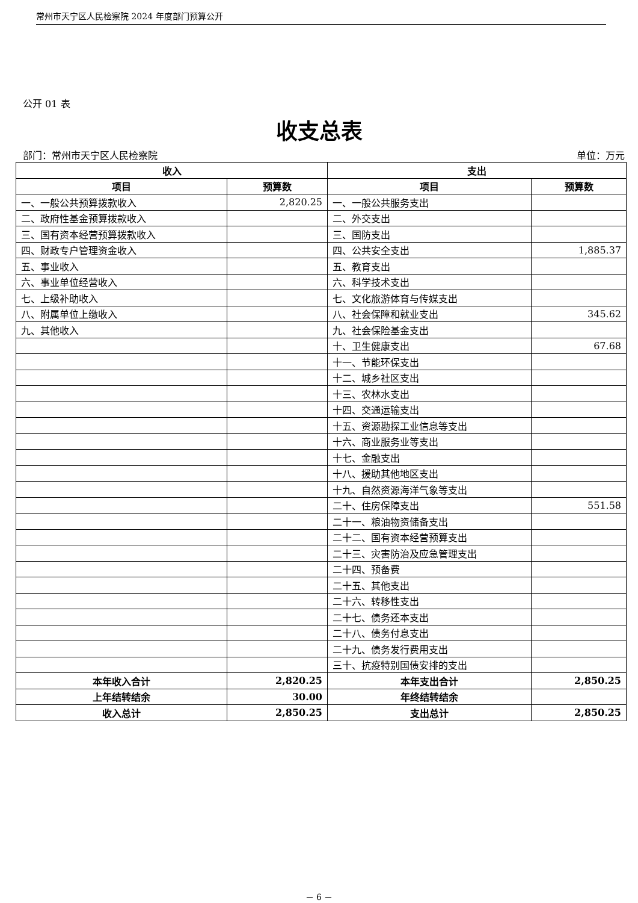常州市天宁区人民检察院 2024 年度部门预算公开
公开 01 表
收支总表
部门：常州市天宁区人民检察院 单位：万元
| 收入 | | 支出 | |
| --- | --- | --- | --- |
| 项目 | 预算数 | 项目 | 预算数 |
| 一、一般公共预算拨款收入 | 2,820.25 | 一、一般公共服务支出 | |
| 二、政府性基金预算拨款收入 | | 二、外交支出 | |
| 三、国有资本经营预算拨款收入 | | 三、国防支出 | |
| 四、财政专户管理资金收入 | | 四、公共安全支出 | 1,885.37 |
| 五、事业收入 | | 五、教育支出 | |
| 六、事业单位经营收入 | | 六、科学技术支出 | |
| 七、上级补助收入 | | 七、文化旅游体育与传媒支出 | |
| 八、附属单位上缴收入 | | 八、社会保障和就业支出 | 345.62 |
| 九、其他收入 | | 九、社会保险基金支出 | |
| | | 十、卫生健康支出 | 67.68 |
| | | 十一、节能环保支出 | |
| | | 十二、城乡社区支出 | |
| | | 十三、农林水支出 | |
| | | 十四、交通运输支出 | |
| | | 十五、资源勘探工业信息等支出 | |
| | | 十六、商业服务业等支出 | |
| | | 十七、金融支出 | |
| | | 十八、援助其他地区支出 | |
| | | 十九、自然资源海洋气象等支出 | |
| | | 二十、住房保障支出 | 551.58 |
| | | 二十一、粮油物资储备支出 | |
| | | 二十二、国有资本经营预算支出 | |
| | | 二十三、灾害防治及应急管理支出 | |
| | | 二十四、预备费 | |
| | | 二十五、其他支出 | |
| | | 二十六、转移性支出 | |
| | | 二十七、债务还本支出 | |
| | | 二十八、债务付息支出 | |
| | | 二十九、债务发行费用支出 | |
| | | 三十、抗疫特别国债安排的支出 | |
| 本年收入合计 | 2,820.25 | 本年支出合计 | 2,850.25 |
| 上年结转结余 | 30.00 | 年终结转结余 | |
| 收入总计 | 2,850.25 | 支出总计 | 2,850.25 |
－ 6 －